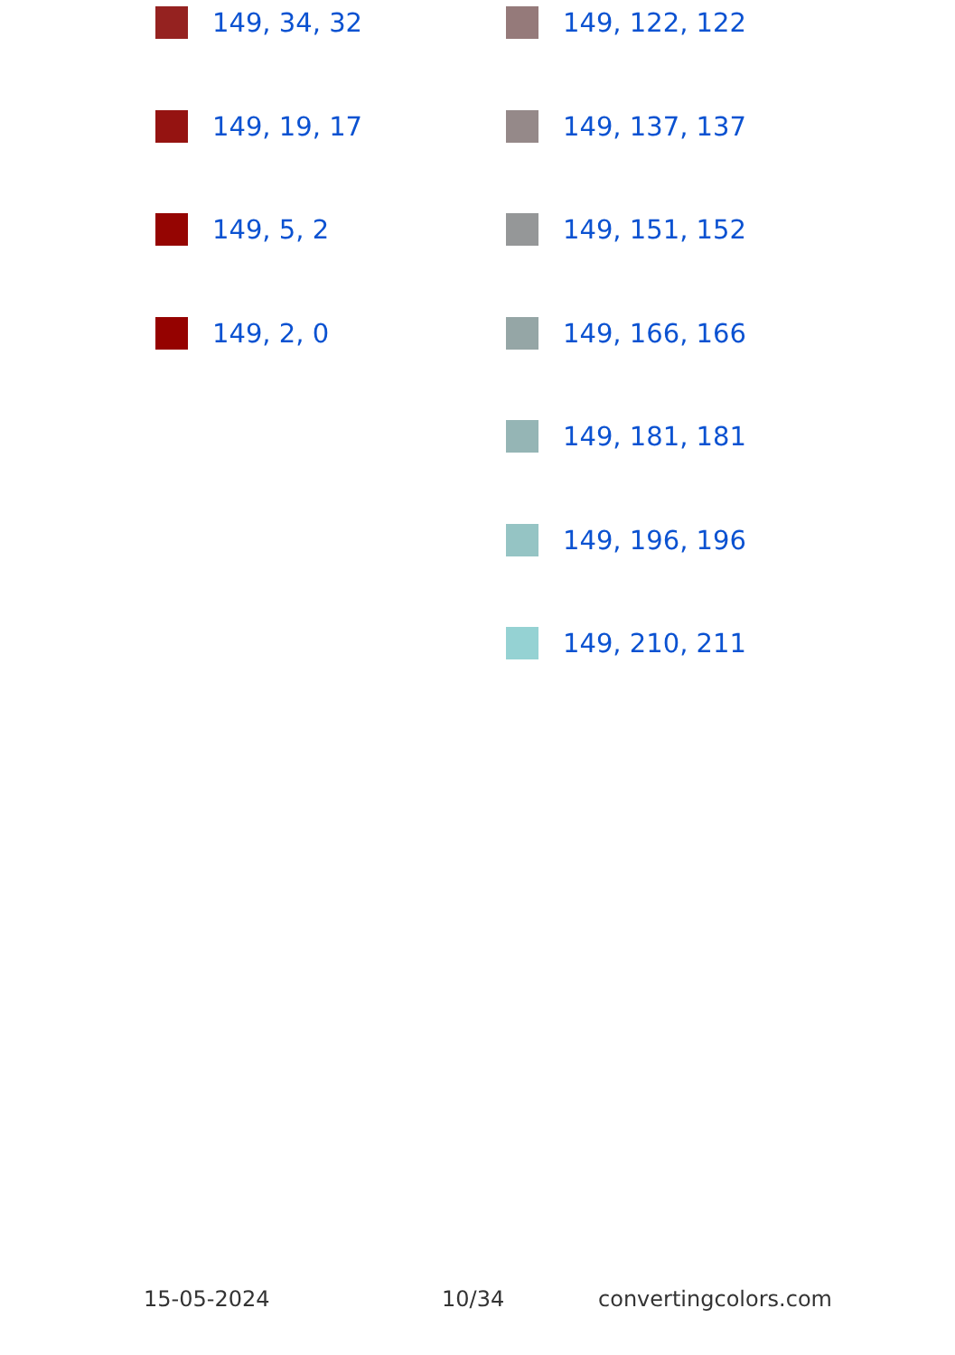149, 34, 32
149, 19, 17
149, 5, 2
149, 2, 0
149, 122, 122
149, 137, 137
149, 151, 152
149, 166, 166
149, 181, 181
149, 196, 196
149, 210, 211
15-05-2024 10/34 convertingcolors.com